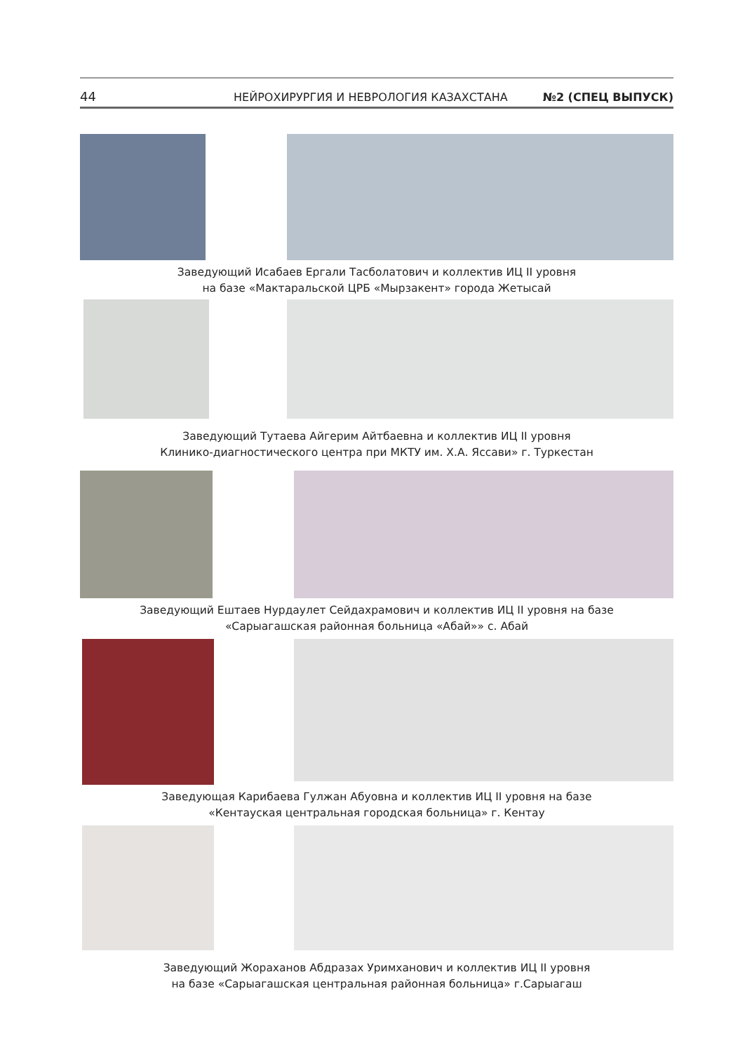44 НЕЙРОХИРУРГИЯ И НЕВРОЛОГИЯ КАЗАХСТАНА №2 (СПЕЦ ВЫПУСК)
Заведующий Исабаев Ергали Тасболатович и коллектив ИЦ II уровня
на базе «Мактаральской ЦРБ «Мырзакент» города Жетысай
Заведующий Тутаева Айгерим Айтбаевна и коллектив ИЦ II уровня
Клинико-диагностического центра при МКТУ им. Х.А. Яссави» г. Туркестан
Заведующий Ештаев Нурдаулет Сейдахрамович и коллектив ИЦ II уровня на базе
«Сарыагашская районная больница «Абай»» с. Абай
Заведующая Карибаева Гулжан Абуовна и коллектив ИЦ II уровня на базе
«Кентауская центральная городская больница» г. Кентау
Заведующий Жораханов Абдразах Уримханович и коллектив ИЦ II уровня
на базе «Сарыагашская центральная районная больница» г.Сарыагаш